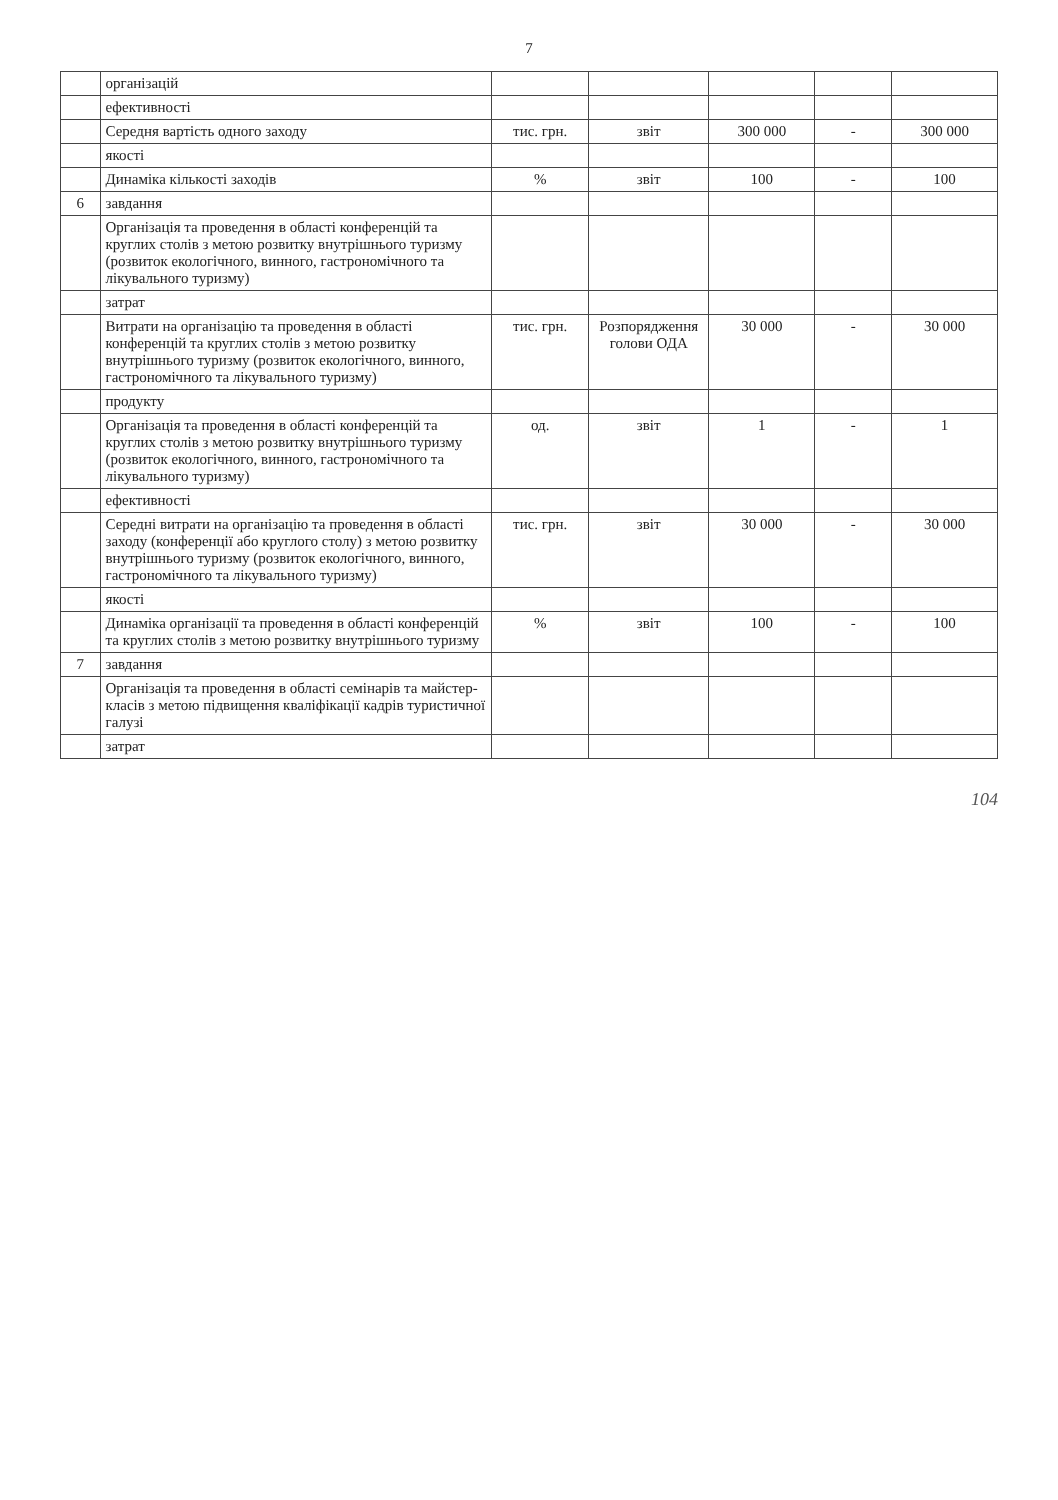7
| | організацій | | | | | |
| | ефективності | | | | | |
| | Середня вартість одного заходу | тис. грн. | звіт | 300 000 | - | 300 000 |
| | якості | | | | | |
| | Динаміка кількості заходів | % | звіт | 100 | - | 100 |
| 6 | завдання | | | | | |
| | Організація та проведення в області конференцій та круглих столів з метою розвитку внутрішнього туризму (розвиток екологічного, винного, гастрономічного та лікувального туризму) | | | | | |
| | затрат | | | | | |
| | Витрати на організацію та проведення в області конференцій та круглих столів з метою розвитку внутрішнього туризму (розвиток екологічного, винного, гастрономічного та лікувального туризму) | тис. грн. | Розпорядження голови ОДА | 30 000 | - | 30 000 |
| | продукту | | | | | |
| | Організація та проведення в області конференцій та круглих столів з метою розвитку внутрішнього туризму (розвиток екологічного, винного, гастрономічного та лікувального туризму) | од. | звіт | 1 | - | 1 |
| | ефективності | | | | | |
| | Середні витрати на організацію та проведення в області заходу (конференції або круглого столу) з метою розвитку внутрішнього туризму (розвиток екологічного, винного, гастрономічного та лікувального туризму) | тис. грн. | звіт | 30 000 | - | 30 000 |
| | якості | | | | | |
| | Динаміка організації та проведення в області конференцій та круглих столів з метою розвитку внутрішнього туризму | % | звіт | 100 | - | 100 |
| 7 | завдання | | | | | |
| | Організація та проведення в області семінарів та майстер-класів з метою підвищення кваліфікації кадрів туристичної галузі | | | | | |
| | затрат | | | | | |
104